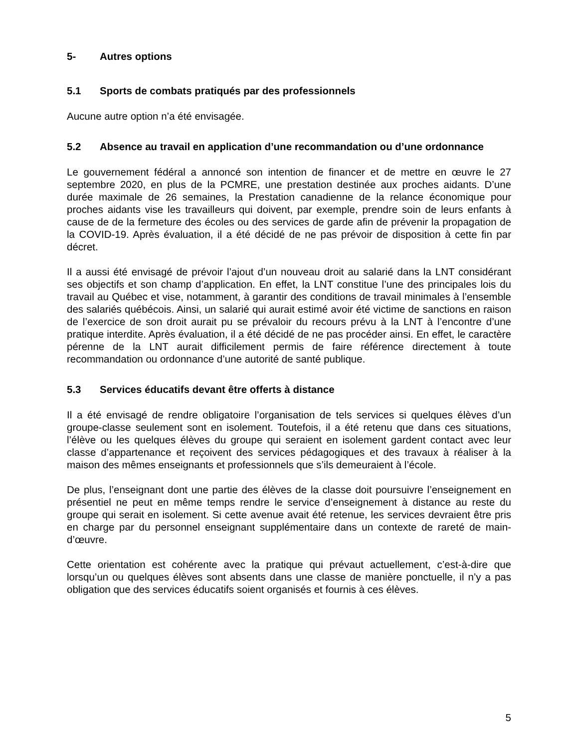5- Autres options
5.1 Sports de combats pratiqués par des professionnels
Aucune autre option n’a été envisagée.
5.2 Absence au travail en application d’une recommandation ou d’une ordonnance
Le gouvernement fédéral a annoncé son intention de financer et de mettre en œuvre le 27 septembre 2020, en plus de la PCMRE, une prestation destinée aux proches aidants. D’une durée maximale de 26 semaines, la Prestation canadienne de la relance économique pour proches aidants vise les travailleurs qui doivent, par exemple, prendre soin de leurs enfants à cause de de la fermeture des écoles ou des services de garde afin de prévenir la propagation de la COVID-19. Après évaluation, il a été décidé de ne pas prévoir de disposition à cette fin par décret.
Il a aussi été envisagé de prévoir l’ajout d’un nouveau droit au salarié dans la LNT considérant ses objectifs et son champ d’application. En effet, la LNT constitue l’une des principales lois du travail au Québec et vise, notamment, à garantir des conditions de travail minimales à l’ensemble des salariés québécois. Ainsi, un salarié qui aurait estimé avoir été victime de sanctions en raison de l’exercice de son droit aurait pu se prévaloir du recours prévu à la LNT à l’encontre d’une pratique interdite. Après évaluation, il a été décidé de ne pas procéder ainsi. En effet, le caractère pérenne de la LNT aurait difficilement permis de faire référence directement à toute recommandation ou ordonnance d’une autorité de santé publique.
5.3 Services éducatifs devant être offerts à distance
Il a été envisagé de rendre obligatoire l’organisation de tels services si quelques élèves d’un groupe-classe seulement sont en isolement. Toutefois, il a été retenu que dans ces situations, l’élève ou les quelques élèves du groupe qui seraient en isolement gardent contact avec leur classe d’appartenance et reçoivent des services pédagogiques et des travaux à réaliser à la maison des mêmes enseignants et professionnels que s’ils demeuraient à l’école.
De plus, l’enseignant dont une partie des élèves de la classe doit poursuivre l’enseignement en présentiel ne peut en même temps rendre le service d’enseignement à distance au reste du groupe qui serait en isolement. Si cette avenue avait été retenue, les services devraient être pris en charge par du personnel enseignant supplémentaire dans un contexte de rareté de main-d’œuvre.
Cette orientation est cohérente avec la pratique qui prévaut actuellement, c’est-à-dire que lorsqu’un ou quelques élèves sont absents dans une classe de manière ponctuelle, il n’y a pas obligation que des services éducatifs soient organisés et fournis à ces élèves.
5